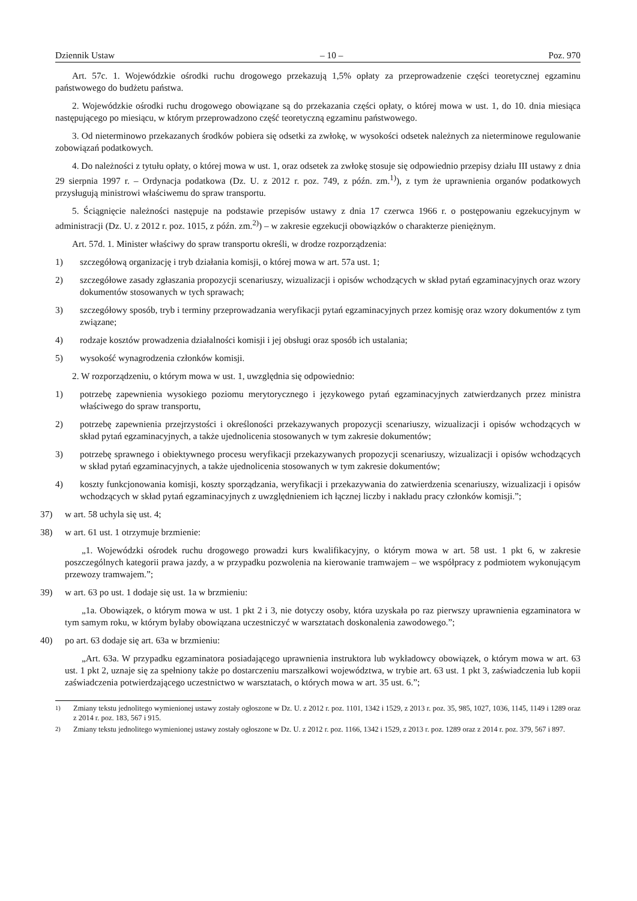Dziennik Ustaw – 10 – Poz. 970
Art. 57c. 1. Wojewódzkie ośrodki ruchu drogowego przekazują 1,5% opłaty za przeprowadzenie części teoretycznej egzaminu państwowego do budżetu państwa.
2. Wojewódzkie ośrodki ruchu drogowego obowiązane są do przekazania części opłaty, o której mowa w ust. 1, do 10. dnia miesiąca następującego po miesiącu, w którym przeprowadzono część teoretyczną egzaminu państwowego.
3. Od nieterminowo przekazanych środków pobiera się odsetki za zwłokę, w wysokości odsetek należnych za nieterminowe regulowanie zobowiązań podatkowych.
4. Do należności z tytułu opłaty, o której mowa w ust. 1, oraz odsetek za zwłokę stosuje się odpowiednio przepisy działu III ustawy z dnia 29 sierpnia 1997 r. – Ordynacja podatkowa (Dz. U. z 2012 r. poz. 749, z późn. zm.<sup>1)</sup>), z tym że uprawnienia organów podatkowych przysługują ministrowi właściwemu do spraw transportu.
5. Ściągnięcie należności następuje na podstawie przepisów ustawy z dnia 17 czerwca 1966 r. o postępowaniu egzekucyjnym w administracji (Dz. U. z 2012 r. poz. 1015, z późn. zm.<sup>2)</sup>) – w zakresie egzekucji obowiązków o charakterze pieniężnym.
Art. 57d. 1. Minister właściwy do spraw transportu określi, w drodze rozporządzenia:
1) szczegółową organizację i tryb działania komisji, o której mowa w art. 57a ust. 1;
2) szczegółowe zasady zgłaszania propozycji scenariuszy, wizualizacji i opisów wchodzących w skład pytań egzaminacyjnych oraz wzory dokumentów stosowanych w tych sprawach;
3) szczegółowy sposób, tryb i terminy przeprowadzania weryfikacji pytań egzaminacyjnych przez komisję oraz wzory dokumentów z tym związane;
4) rodzaje kosztów prowadzenia działalności komisji i jej obsługi oraz sposób ich ustalania;
5) wysokość wynagrodzenia członków komisji.
2. W rozporządzeniu, o którym mowa w ust. 1, uwzględnia się odpowiednio:
1) potrzebę zapewnienia wysokiego poziomu merytorycznego i językowego pytań egzaminacyjnych zatwierdzanych przez ministra właściwego do spraw transportu,
2) potrzebę zapewnienia przejrzystości i określoności przekazywanych propozycji scenariuszy, wizualizacji i opisów wchodzących w skład pytań egzaminacyjnych, a także ujednolicenia stosowanych w tym zakresie dokumentów;
3) potrzebę sprawnego i obiektywnego procesu weryfikacji przekazywanych propozycji scenariuszy, wizualizacji i opisów wchodzących w skład pytań egzaminacyjnych, a także ujednolicenia stosowanych w tym zakresie dokumentów;
4) koszty funkcjonowania komisji, koszty sporządzania, weryfikacji i przekazywania do zatwierdzenia scenariuszy, wizualizacji i opisów wchodzących w skład pytań egzaminacyjnych z uwzględnieniem ich łącznej liczby i nakładu pracy członków komisji.”;
37) w art. 58 uchyla się ust. 4;
38) w art. 61 ust. 1 otrzymuje brzmienie:
„1. Wojewódzki ośrodek ruchu drogowego prowadzi kurs kwalifikacyjny, o którym mowa w art. 58 ust. 1 pkt 6, w zakresie poszczególnych kategorii prawa jazdy, a w przypadku pozwolenia na kierowanie tramwajem – we współpracy z podmiotem wykonującym przewozy tramwajem.”;
39) w art. 63 po ust. 1 dodaje się ust. 1a w brzmieniu:
„1a. Obowiązek, o którym mowa w ust. 1 pkt 2 i 3, nie dotyczy osoby, która uzyskała po raz pierwszy uprawnienia egzaminatora w tym samym roku, w którym byłaby obowiązana uczestniczyć w warsztatach doskonalenia zawodowego.”;
40) po art. 63 dodaje się art. 63a w brzmieniu:
„Art. 63a. W przypadku egzaminatora posiadającego uprawnienia instruktora lub wykładowcy obowiązek, o którym mowa w art. 63 ust. 1 pkt 2, uznaje się za spełniony także po dostarczeniu marszałkowi województwa, w trybie art. 63 ust. 1 pkt 3, zaświadczenia lub kopii zaświadczenia potwierdzającego uczestnictwo w warsztatach, o których mowa w art. 35 ust. 6.”;
<sup>1)</sup> Zmiany tekstu jednolitego wymienionej ustawy zostały ogłoszone w Dz. U. z 2012 r. poz. 1101, 1342 i 1529, z 2013 r. poz. 35, 985, 1027, 1036, 1145, 1149 i 1289 oraz z 2014 r. poz. 183, 567 i 915.
<sup>2)</sup> Zmiany tekstu jednolitego wymienionej ustawy zostały ogłoszone w Dz. U. z 2012 r. poz. 1166, 1342 i 1529, z 2013 r. poz. 1289 oraz z 2014 r. poz. 379, 567 i 897.